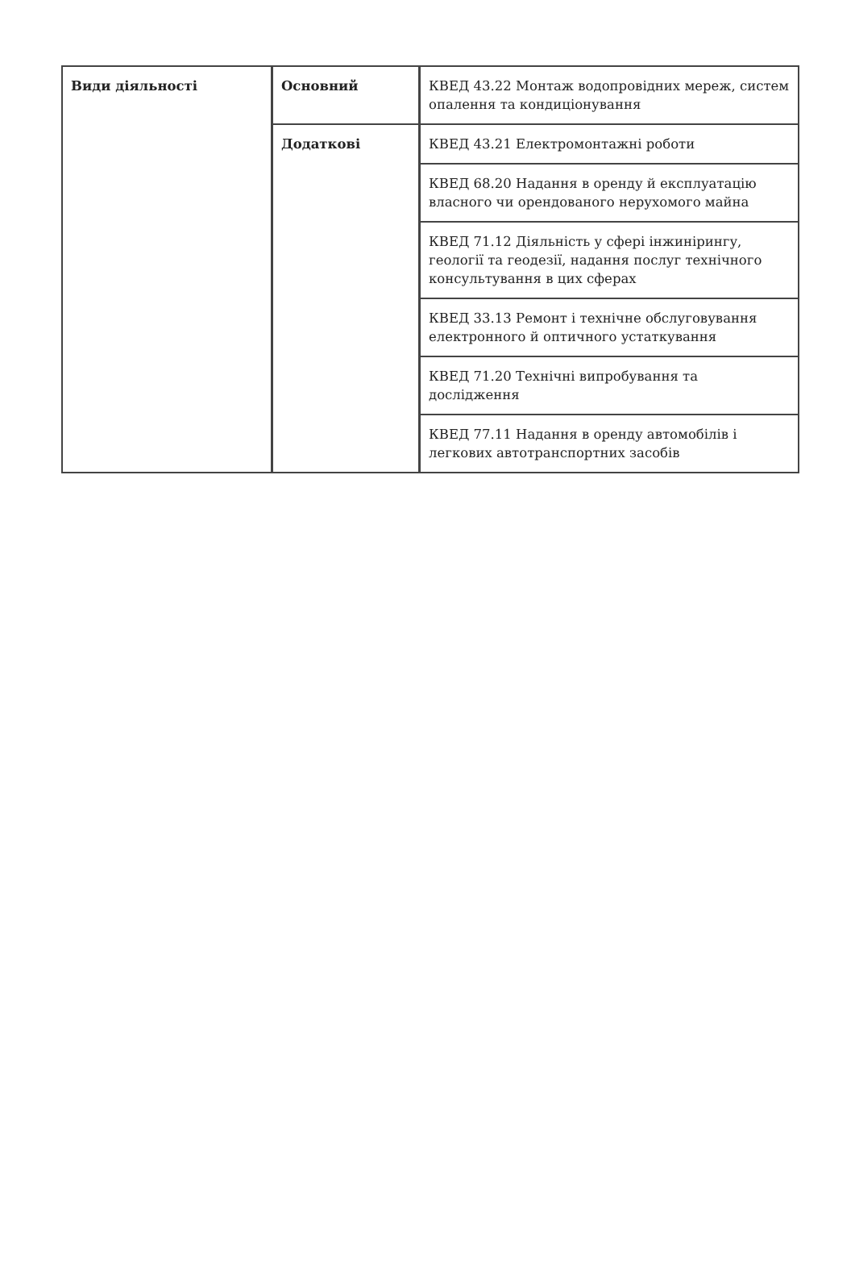| Види діяльності | Основний | КВЕД 43.22 Монтаж водопровідних мереж, систем опалення та кондиціонування |
| | Додаткові | КВЕД 43.21 Електромонтажні роботи |
| | | КВЕД 68.20 Надання в оренду й експлуатацію власного чи орендованого нерухомого майна |
| | | КВЕД 71.12 Діяльність у сфері інжинірингу, геології та геодезії, надання послуг технічного консультування в цих сферах |
| | | КВЕД 33.13 Ремонт і технічне обслуговування електронного й оптичного устаткування |
| | | КВЕД 71.20 Технічні випробування та дослідження |
| | | КВЕД 77.11 Надання в оренду автомобілів і легкових автотранспортних засобів |